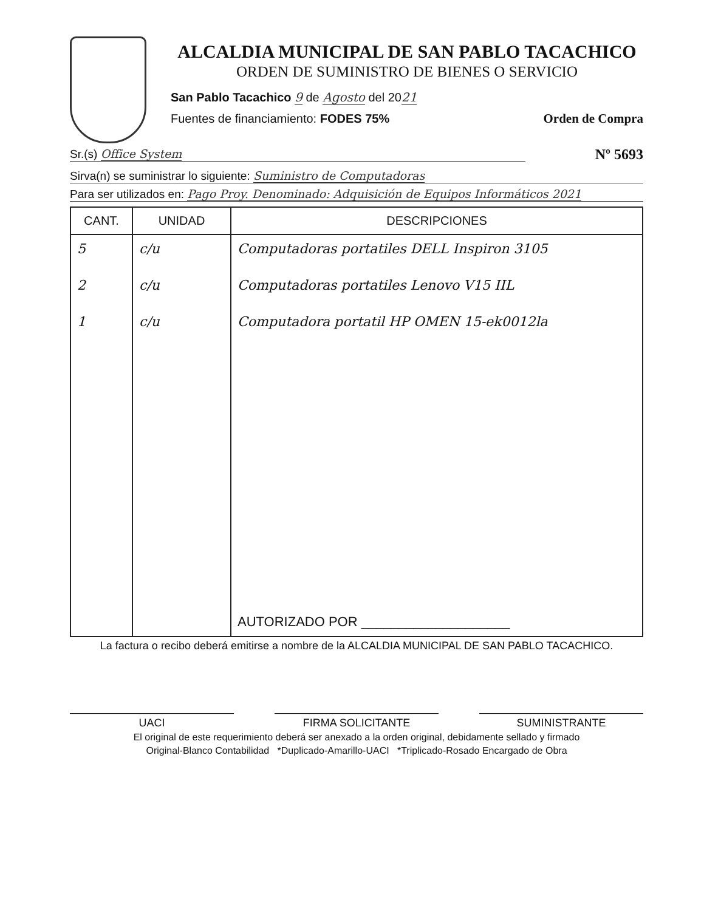ALCALDIA MUNICIPAL DE SAN PABLO TACACHICO
ORDEN DE SUMINISTRO DE BIENES O SERVICIO
San Pablo Tacachico 9 de Agosto del 2021
Fuentes de financiamiento: FODES 75%
Orden de Compra
Sr.(s) Office System
Nº 5693
Sirva(n) se suministrar lo siguiente: Suministro de Computadoras
Para ser utilizados en: Pago Proy. Denominado: Adquisición de Equipos Informáticos 2021
| CANT. | UNIDAD | DESCRIPCIONES |
| --- | --- | --- |
| 5 | c/u | Computadoras portatiles DELL Inspiron 3105 |
| 2 | c/u | Computadoras portatiles Lenovo V15 IIL |
| 1 | c/u | Computadora portatil HP OMEN 15-ek0012la |
| | | AUTORIZADO POR ____________________ |
La factura o recibo deberá emitirse a nombre de la ALCALDIA MUNICIPAL DE SAN PABLO TACACHICO.
UACI FIRMA SOLICITANTE SUMINISTRANTE
El original de este requerimiento deberá ser anexado a la orden original, debidamente sellado y firmado
Original-Blanco Contabilidad *Duplicado-Amarillo-UACI *Triplicado-Rosado Encargado de Obra